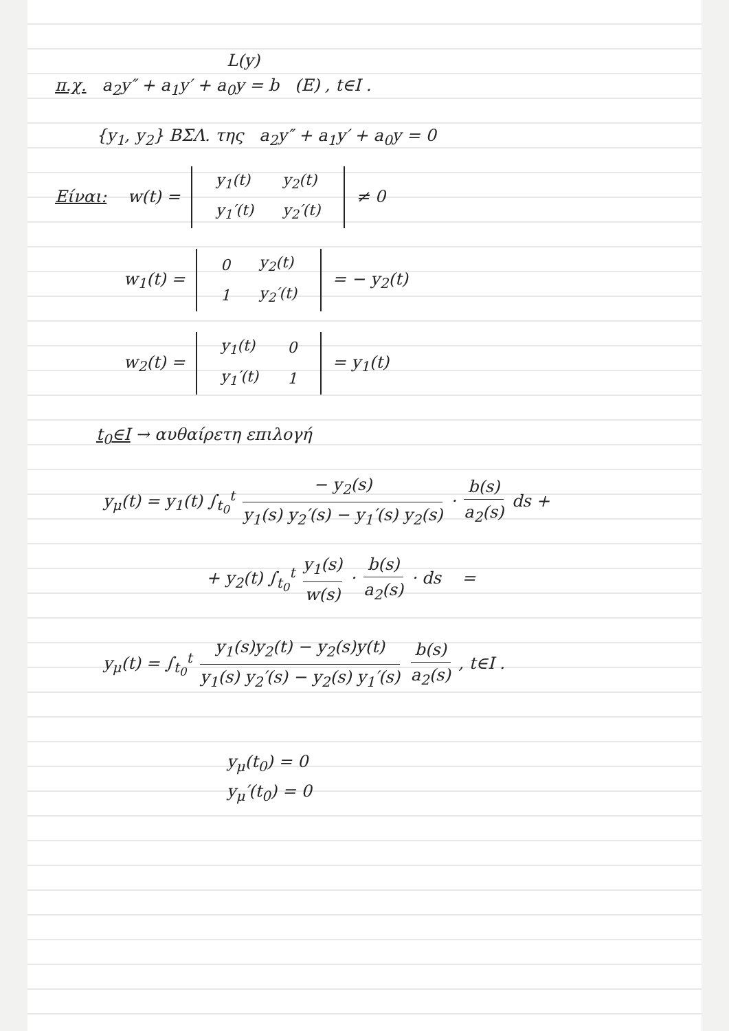L(y)
π.χ. a<sub>2</sub>y″ + a<sub>1</sub>y′ + a<sub>0</sub>y = b (E) , t∈I .
{y<sub>1</sub>, y<sub>2</sub>} ΒΣΛ. της a<sub>2</sub>y″ + a<sub>1</sub>y′ + a<sub>0</sub>y = 0
Είναι: w(t) =
| y<sub>1</sub>(t) | y<sub>2</sub>(t) |
| y<sub>1</sub>′(t) | y<sub>2</sub>′(t) |
≠ 0
w<sub>1</sub>(t) =
| 0 | y<sub>2</sub>(t) |
| 1 | y<sub>2</sub>′(t) |
= − y<sub>2</sub>(t)
w<sub>2</sub>(t) =
| y<sub>1</sub>(t) | 0 |
| y<sub>1</sub>′(t) | 1 |
= y<sub>1</sub>(t)
t<sub>0</sub>∈I → αυθαίρετη επιλογή
y<sub>μ</sub>(t) = y<sub>1</sub>(t) ∫<sub>t<sub>0</sub></sub><sup>t</sup> − y<sub>2</sub>(s) y<sub>1</sub>(s) y<sub>2</sub>′(s) − y<sub>1</sub>′(s) y<sub>2</sub>(s) · b(s) a<sub>2</sub>(s) ds +
+ y<sub>2</sub>(t) ∫<sub>t<sub>0</sub></sub><sup>t</sup> y<sub>1</sub>(s) w(s) · b(s) a<sub>2</sub>(s) · ds =
y<sub>μ</sub>(t) = ∫<sub>t<sub>0</sub></sub><sup>t</sup> y<sub>1</sub>(s)y<sub>2</sub>(t) − y<sub>2</sub>(s)y(t) y<sub>1</sub>(s) y<sub>2</sub>′(s) − y<sub>2</sub>(s) y<sub>1</sub>′(s) b(s) a<sub>2</sub>(s) , t∈I .
y<sub>μ</sub>(t<sub>0</sub>) = 0
y<sub>μ</sub>′(t<sub>0</sub>) = 0